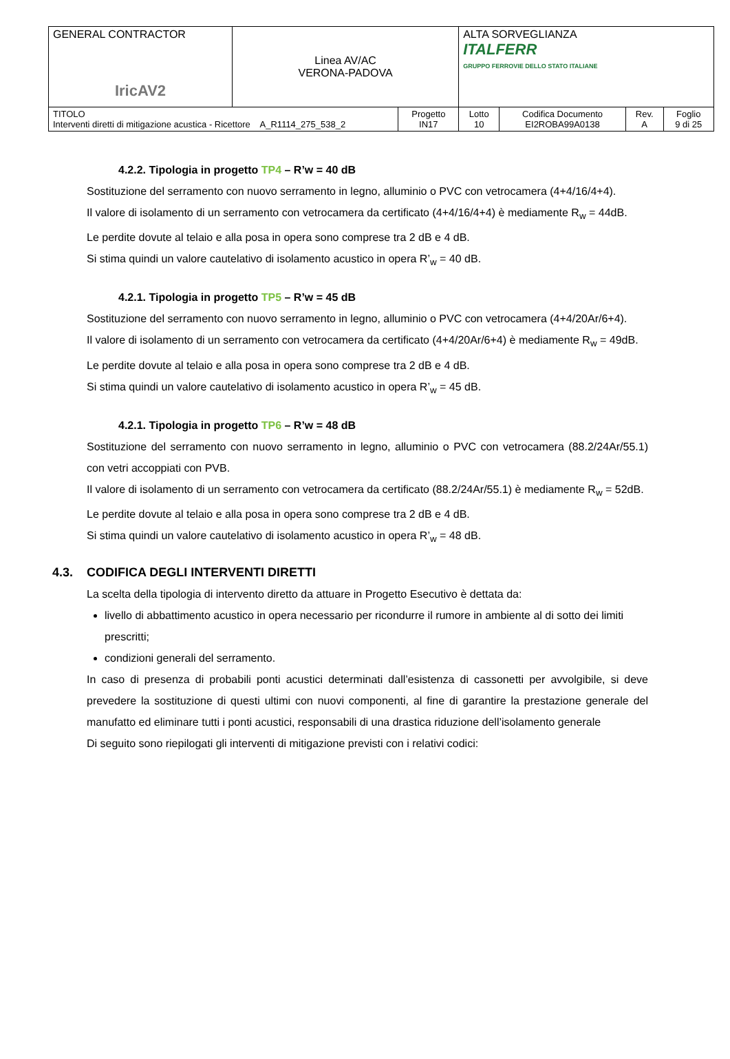| GENERAL CONTRACTOR IricAV2 | Linea AV/AC VERONA-PADOVA | | ALTA SORVEGLIANZA ITALFERR GRUPPO FERROVIE DELLO STATO ITALIANE | | | |
| TITOLO Interventi diretti di mitigazione acustica - Ricettore A_R1114_275_538_2 | | Progetto IN17 | Lotto 10 | Codifica Documento EI2ROBA99A0138 | Rev. A | Foglio 9 di 25 |
4.2.2. Tipologia in progetto TP4 – R’w = 40 dB
Sostituzione del serramento con nuovo serramento in legno, alluminio o PVC con vetrocamera (4+4/16/4+4).
Il valore di isolamento di un serramento con vetrocamera da certificato (4+4/16/4+4) è mediamente R<sub>w</sub> = 44dB.
Le perdite dovute al telaio e alla posa in opera sono comprese tra 2 dB e 4 dB.
Si stima quindi un valore cautelativo di isolamento acustico in opera R’<sub>w</sub> = 40 dB.
4.2.1. Tipologia in progetto TP5 – R’w = 45 dB
Sostituzione del serramento con nuovo serramento in legno, alluminio o PVC con vetrocamera (4+4/20Ar/6+4).
Il valore di isolamento di un serramento con vetrocamera da certificato (4+4/20Ar/6+4) è mediamente R<sub>w</sub> = 49dB.
Le perdite dovute al telaio e alla posa in opera sono comprese tra 2 dB e 4 dB.
Si stima quindi un valore cautelativo di isolamento acustico in opera R’<sub>w</sub> = 45 dB.
4.2.1. Tipologia in progetto TP6 – R’w = 48 dB
Sostituzione del serramento con nuovo serramento in legno, alluminio o PVC con vetrocamera (88.2/24Ar/55.1) con vetri accoppiati con PVB.
Il valore di isolamento di un serramento con vetrocamera da certificato (88.2/24Ar/55.1) è mediamente R<sub>w</sub> = 52dB.
Le perdite dovute al telaio e alla posa in opera sono comprese tra 2 dB e 4 dB.
Si stima quindi un valore cautelativo di isolamento acustico in opera R’<sub>w</sub> = 48 dB.
4.3. CODIFICA DEGLI INTERVENTI DIRETTI
La scelta della tipologia di intervento diretto da attuare in Progetto Esecutivo è dettata da:
livello di abbattimento acustico in opera necessario per ricondurre il rumore in ambiente al di sotto dei limiti prescritti;
condizioni generali del serramento.
In caso di presenza di probabili ponti acustici determinati dall’esistenza di cassonetti per avvolgibile, si deve prevedere la sostituzione di questi ultimi con nuovi componenti, al fine di garantire la prestazione generale del manufatto ed eliminare tutti i ponti acustici, responsabili di una drastica riduzione dell’isolamento generale
Di seguito sono riepilogati gli interventi di mitigazione previsti con i relativi codici: